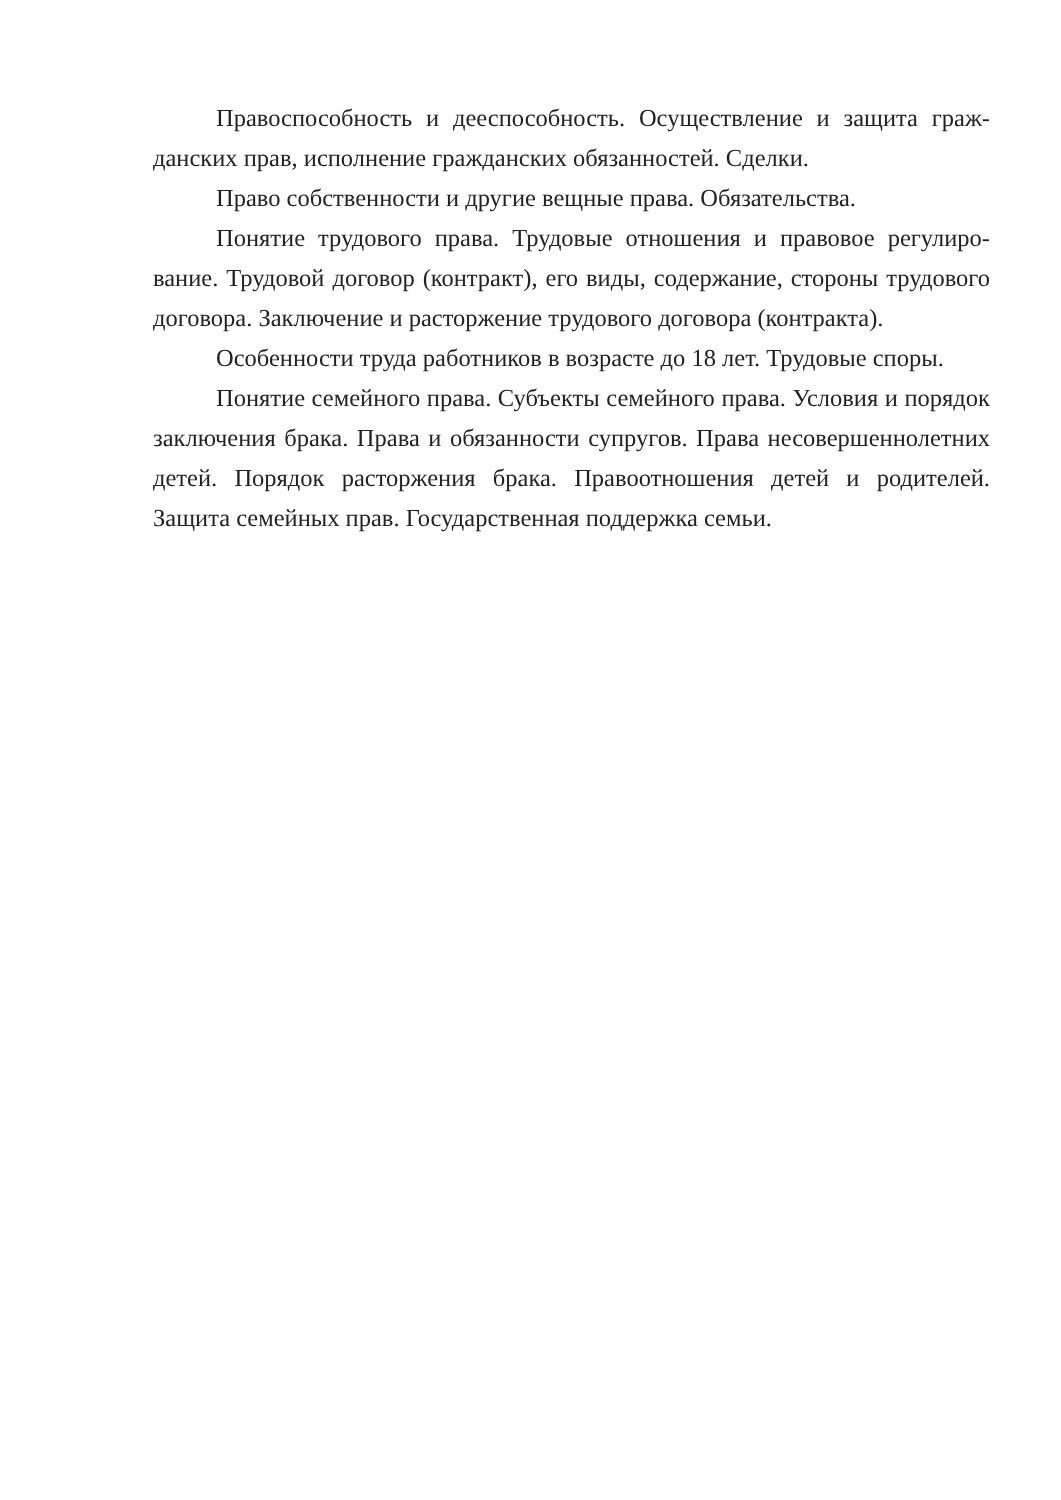Правоспособность и дееспособность. Осуществление и защита граж­данских прав, исполнение гражданских обязанностей. Сделки.
Право собственности и другие вещные права. Обязательства.
Понятие трудового права. Трудовые отношения и правовое регулиро­вание. Трудовой договор (контракт), его виды, содержание, стороны трудо­вого договора. Заключение и расторжение трудового договора (контракта).
Особенности труда работников в возрасте до 18 лет. Трудовые споры.
Понятие семейного права. Субъекты семейного права. Условия и поря­док заключения брака. Права и обязанности супругов. Права несовершенно­летних детей. Порядок расторжения брака. Правоотношения детей и родите­лей. Защита семейных прав. Государственная поддержка семьи.